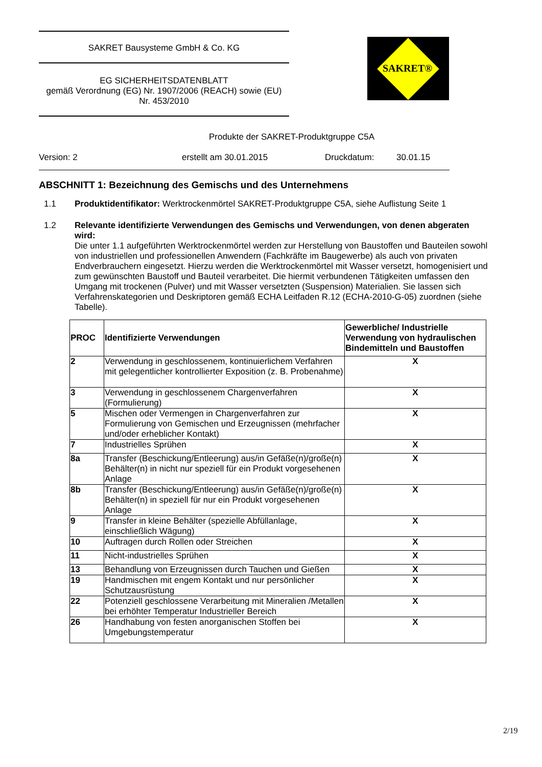SAKRET Bausysteme GmbH & Co. KG
EG SICHERHEITSDATENBLATT
gemäß Verordnung (EG) Nr. 1907/2006 (REACH) sowie (EU)
Nr. 453/2010
SAKRET®
Produkte der SAKRET-Produktgruppe C5A
Version: 2 erstellt am 30.01.2015 Druckdatum: 30.01.15
ABSCHNITT 1: Bezeichnung des Gemischs und des Unternehmens
1.1 Produktidentifikator: Werktrockenmörtel SAKRET-Produktgruppe C5A, siehe Auflistung Seite 1
1.2 Relevante identifizierte Verwendungen des Gemischs und Verwendungen, von denen abgeraten wird:
Die unter 1.1 aufgeführten Werktrockenmörtel werden zur Herstellung von Baustoffen und Bauteilen sowohl von industriellen und professionellen Anwendern (Fachkräfte im Baugewerbe) als auch von privaten Endverbrauchern eingesetzt. Hierzu werden die Werktrockenmörtel mit Wasser versetzt, homogenisiert und zum gewünschten Baustoff und Bauteil verarbeitet. Die hiermit verbundenen Tätigkeiten umfassen den Umgang mit trockenen (Pulver) und mit Wasser versetzten (Suspension) Materialien. Sie lassen sich Verfahrenskategorien und Deskriptoren gemäß ECHA Leitfaden R.12 (ECHA-2010-G-05) zuordnen (siehe Tabelle).
| PROC | Identifizierte Verwendungen | Gewerbliche/ Industrielle Verwendung von hydraulischen Bindemitteln und Baustoffen |
| --- | --- | --- |
| 2 | Verwendung in geschlossenem, kontinuierlichem Verfahren mit gelegentlicher kontrollierter Exposition (z. B. Probenahme) | X |
| 3 | Verwendung in geschlossenem Chargenverfahren (Formulierung) | X |
| 5 | Mischen oder Vermengen in Chargenverfahren zur Formulierung von Gemischen und Erzeugnissen (mehrfacher und/oder erheblicher Kontakt) | X |
| 7 | Industrielles Sprühen | X |
| 8a | Transfer (Beschickung/Entleerung) aus/in Gefäße(n)/große(n) Behälter(n) in nicht nur speziell für ein Produkt vorgesehenen Anlage | X |
| 8b | Transfer (Beschickung/Entleerung) aus/in Gefäße(n)/große(n) Behälter(n) in speziell für nur ein Produkt vorgesehenen Anlage | X |
| 9 | Transfer in kleine Behälter (spezielle Abfüllanlage, einschließlich Wägung) | X |
| 10 | Auftragen durch Rollen oder Streichen | X |
| 11 | Nicht-industrielles Sprühen | X |
| 13 | Behandlung von Erzeugnissen durch Tauchen und Gießen | X |
| 19 | Handmischen mit engem Kontakt und nur persönlicher Schutzausrüstung | X |
| 22 | Potenziell geschlossene Verarbeitung mit Mineralien /Metallen bei erhöhter Temperatur Industrieller Bereich | X |
| 26 | Handhabung von festen anorganischen Stoffen bei Umgebungstemperatur | X |
2/19